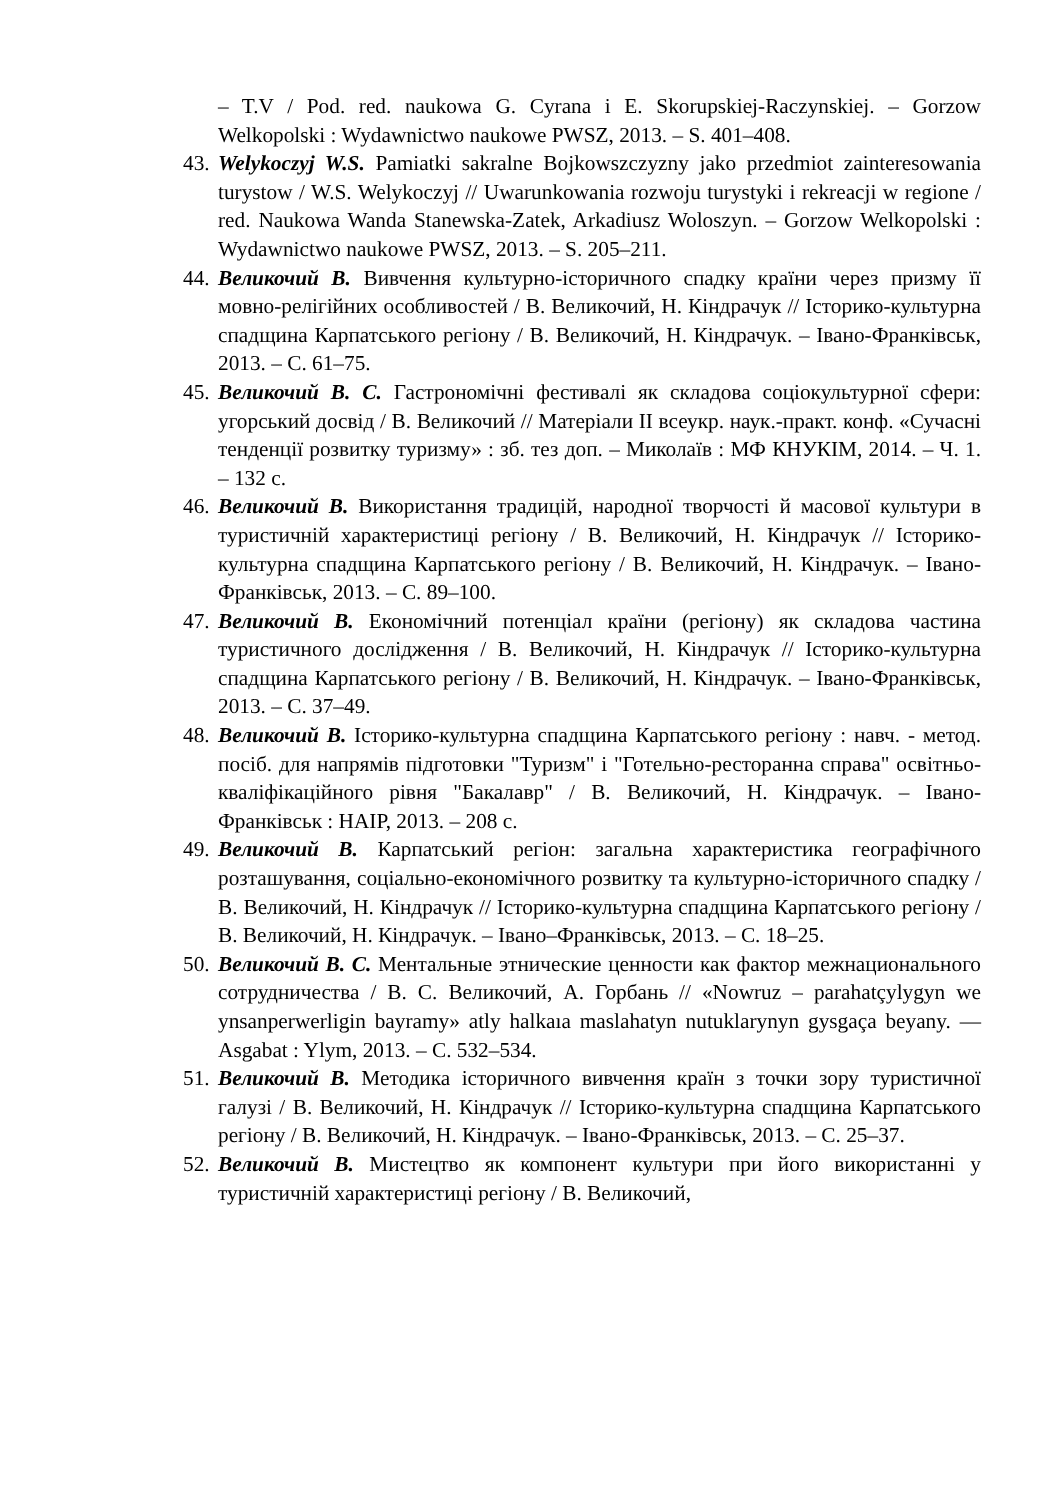– T.V / Pod. red. naukowa G. Cyrana i E. Skorupskiej-Raczynskiej. – Gorzow Welkopolski : Wydawnictwo naukowe PWSZ, 2013. – S. 401–408.
43.
Welykoczyj W.S. Pamiatki sakralne Bojkowszczyzny jako przedmiot zainteresowania turystow / W.S. Welykoczyj // Uwarunkowania rozwoju turystyki i rekreacji w regione / red. Naukowa Wanda Stanewska-Zatek, Arkadiusz Woloszyn. – Gorzow Welkopolski : Wydawnictwo naukowe PWSZ, 2013. – S. 205–211.
44.
Великочий В. Вивчення культурно-історичного спадку країни через призму її мовно-релігійних особливостей / В. Великочий, Н. Кіндрачук // Історико-культурна спадщина Карпатського регіону / В. Великочий, Н. Кіндрачук. – Івано-Франківськ, 2013. – С. 61–75.
45.
Великочий В. С. Гастрономічні фестивалі як складова соціокультурної сфери: угорський досвід / В. Великочий // Матеріали ІІ всеукр. наук.-практ. конф. «Сучасні тенденції розвитку туризму» : зб. тез доп. – Миколаїв : МФ КНУКІМ, 2014. – Ч. 1. – 132 с.
46.
Великочий В. Використання традицій, народної творчості й масової культури в туристичній характеристиці регіону / В. Великочий, Н. Кіндрачук // Історико-культурна спадщина Карпатського регіону / В. Великочий, Н. Кіндрачук. – Івано-Франківськ, 2013. – С. 89–100.
47.
Великочий В. Економічний потенціал країни (регіону) як складова частина туристичного дослідження / В. Великочий, Н. Кіндрачук // Історико-культурна спадщина Карпатського регіону / В. Великочий, Н. Кіндрачук. – Івано-Франківськ, 2013. – С. 37–49.
48.
Великочий В. Історико-культурна спадщина Карпатського регіону : навч. - метод. посіб. для напрямів підготовки "Туризм" і "Готельно-ресторанна справа" освітньо-кваліфікаційного рівня "Бакалавр" / В. Великочий, Н. Кіндрачук. – Івано-Франківськ : НАІР, 2013. – 208 с.
49.
Великочий В. Карпатський регіон: загальна характеристика географічного розташування, соціально-економічного розвитку та культурно-історичного спадку / В. Великочий, Н. Кіндрачук // Історико-культурна спадщина Карпатського регіону / В. Великочий, Н. Кіндрачук. – Івано–Франківськ, 2013. – С. 18–25.
50.
Великочий В. С. Ментальные этнические ценности как фактор межнационального сотрудничества / В. С. Великочий, А. Горбань // «Nowruz – parahatçylygyn we ynsanperwerligin bayramy» atly halkaıa maslahatyn nutuklarynyn gysgaça beyany. — Asgabat : Ylym, 2013. – С. 532–534.
51.
Великочий В. Методика історичного вивчення країн з точки зору туристичної галузі / В. Великочий, Н. Кіндрачук // Історико-культурна спадщина Карпатського регіону / В. Великочий, Н. Кіндрачук. – Івано-Франківськ, 2013. – С. 25–37.
52.
Великочий В. Мистецтво як компонент культури при його використанні у туристичній характеристиці регіону / В. Великочий,